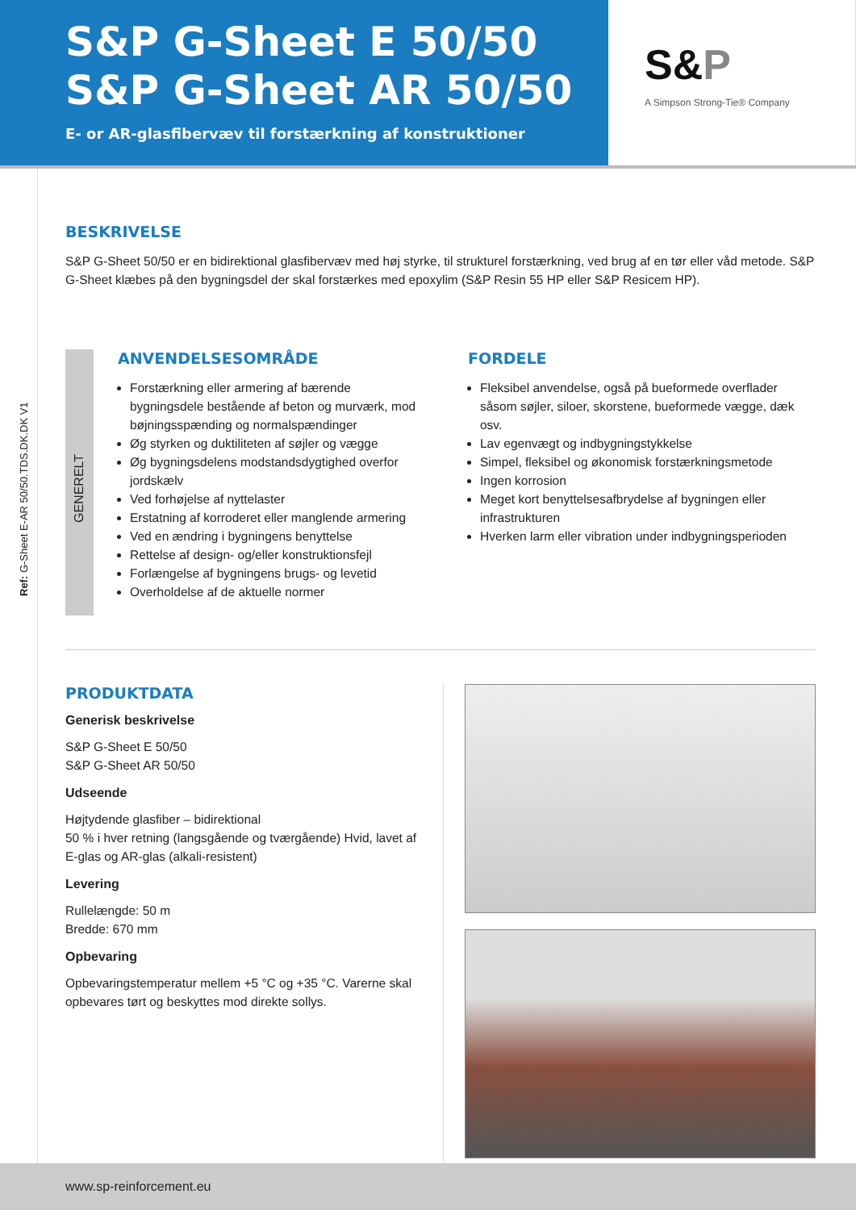S&P G-Sheet E 50/50
S&P G-Sheet AR 50/50
E- or AR-glasfibervæv til forstærkning af konstruktioner
S&P
A Simpson Strong-Tie® Company
Ref: G-Sheet E-AR 50/50.TDS.DK.DK V1
BESKRIVELSE
S&P G-Sheet 50/50 er en bidirektional glasfibervæv med høj styrke, til strukturel forstærkning, ved brug af en tør eller våd metode. S&P G-Sheet klæbes på den bygningsdel der skal forstærkes med epoxylim (S&P Resin 55 HP eller S&P Resicem HP).
GENERELT
ANVENDELSESOMRÅDE
Forstærkning eller armering af bærende bygningsdele bestående af beton og murværk, mod bøjningsspænding og normalspændinger
Øg styrken og duktiliteten af søjler og vægge
Øg bygningsdelens modstandsdygtighed overfor jordskælv
Ved forhøjelse af nyttelaster
Erstatning af korroderet eller manglende armering
Ved en ændring i bygningens benyttelse
Rettelse af design- og/eller konstruktionsfejl
Forlængelse af bygningens brugs- og levetid
Overholdelse af de aktuelle normer
FORDELE
Fleksibel anvendelse, også på bueformede overflader såsom søjler, siloer, skorstene, bueformede vægge, dæk osv.
Lav egenvægt og indbygningstykkelse
Simpel, fleksibel og økonomisk forstærkningsmetode
Ingen korrosion
Meget kort benyttelsesafbrydelse af bygningen eller infrastrukturen
Hverken larm eller vibration under indbygningsperioden
PRODUKTDATA
Generisk beskrivelse
S&P G-Sheet E 50/50
S&P G-Sheet AR 50/50
Udseende
Højtydende glasfiber – bidirektional
50 % i hver retning (langsgående og tværgående) Hvid, lavet af E-glas og AR-glas (alkali-resistent)
Levering
Rullelængde: 50 m
Bredde: 670 mm
Opbevaring
Opbevaringstemperatur mellem +5 °C og +35 °C. Varerne skal opbevares tørt og beskyttes mod direkte sollys.
www.sp-reinforcement.eu